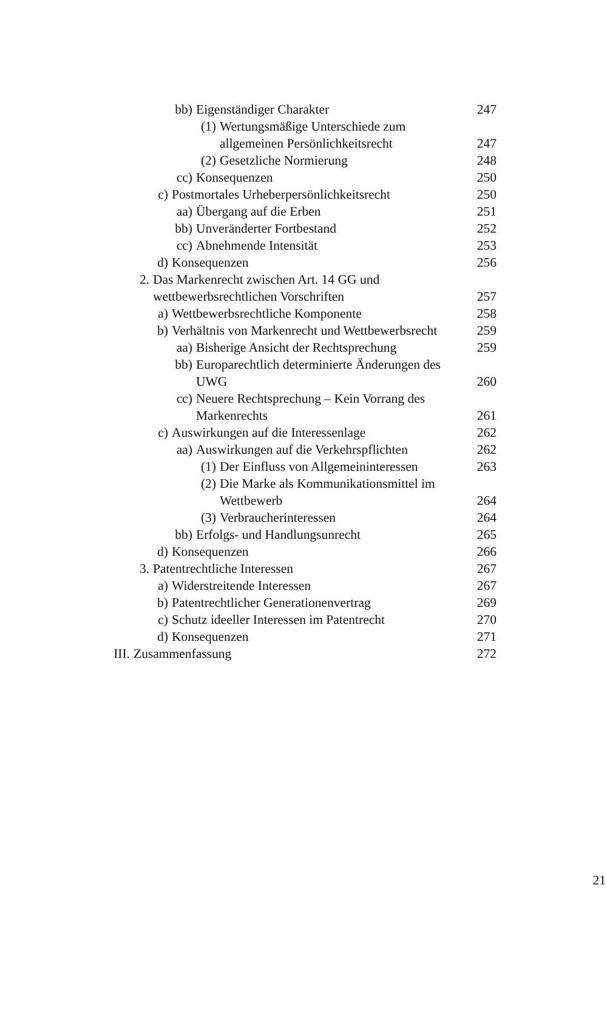bb) Eigenständiger Charakter 247
(1) Wertungsmäßige Unterschiede zum
allgemeinen Persönlichkeitsrecht
247
(2) Gesetzliche Normierung 248
cc) Konsequenzen 250
c) Postmortales Urheberpersönlichkeitsrecht 250
aa) Übergang auf die Erben 251
bb) Unveränderter Fortbestand 252
cc) Abnehmende Intensität 253
d) Konsequenzen 256
2. Das Markenrecht zwischen Art. 14 GG und
wettbewerbsrechtlichen Vorschriften
257
a) Wettbewerbsrechtliche Komponente 258
b) Verhältnis von Markenrecht und Wettbewerbsrecht 259
aa) Bisherige Ansicht der Rechtsprechung 259
bb) Europarechtlich determinierte Änderungen des
UWG
260
cc) Neuere Rechtsprechung – Kein Vorrang des
Markenrechts
261
c) Auswirkungen auf die Interessenlage 262
aa) Auswirkungen auf die Verkehrspflichten 262
(1) Der Einfluss von Allgemeininteressen 263
(2) Die Marke als Kommunikationsmittel im
Wettbewerb
264
(3) Verbraucherinteressen 264
bb) Erfolgs- und Handlungsunrecht 265
d) Konsequenzen 266
3. Patentrechtliche Interessen 267
a) Widerstreitende Interessen 267
b) Patentrechtlicher Generationenvertrag 269
c) Schutz ideeller Interessen im Patentrecht 270
d) Konsequenzen 271
III. Zusammenfassung 272
21